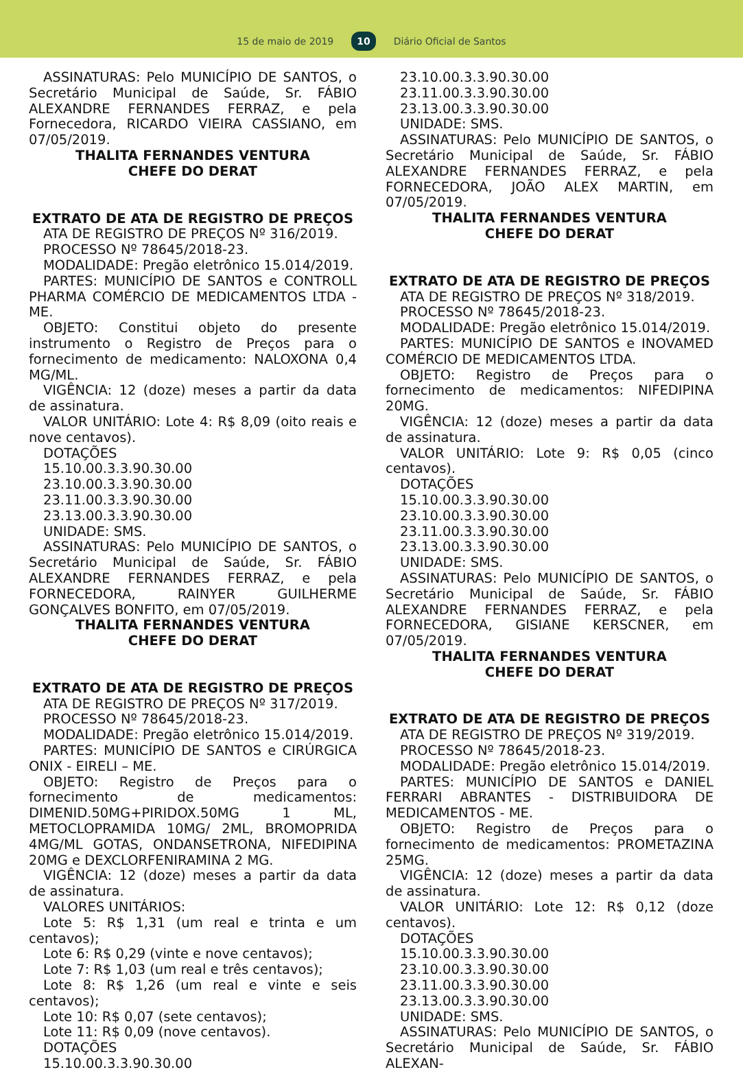15 de maio de 2019 10 Diário Oficial de Santos
ASSINATURAS: Pelo MUNICÍPIO DE SANTOS, o Secretário Municipal de Saúde, Sr. FÁBIO ALEXANDRE FERNANDES FERRAZ, e pela Fornecedora, RICARDO VIEIRA CASSIANO, em 07/05/2019.
THALITA FERNANDES VENTURA
CHEFE DO DERAT
EXTRATO DE ATA DE REGISTRO DE PREÇOS
ATA DE REGISTRO DE PREÇOS Nº 316/2019.
PROCESSO Nº 78645/2018-23.
MODALIDADE: Pregão eletrônico 15.014/2019.
PARTES: MUNICÍPIO DE SANTOS e CONTROLL PHARMA COMÉRCIO DE MEDICAMENTOS LTDA - ME.
OBJETO: Constitui objeto do presente instrumento o Registro de Preços para o fornecimento de medicamento: NALOXONA 0,4 MG/ML.
VIGÊNCIA: 12 (doze) meses a partir da data de assinatura.
VALOR UNITÁRIO: Lote 4: R$ 8,09 (oito reais e nove centavos).
DOTAÇÕES
15.10.00.3.3.90.30.00
23.10.00.3.3.90.30.00
23.11.00.3.3.90.30.00
23.13.00.3.3.90.30.00
UNIDADE: SMS.
ASSINATURAS: Pelo MUNICÍPIO DE SANTOS, o Secretário Municipal de Saúde, Sr. FÁBIO ALEXANDRE FERNANDES FERRAZ, e pela FORNECEDORA, RAINYER GUILHERME GONÇALVES BONFITO, em 07/05/2019.
THALITA FERNANDES VENTURA
CHEFE DO DERAT
EXTRATO DE ATA DE REGISTRO DE PREÇOS
ATA DE REGISTRO DE PREÇOS Nº 317/2019.
PROCESSO Nº 78645/2018-23.
MODALIDADE: Pregão eletrônico 15.014/2019.
PARTES: MUNICÍPIO DE SANTOS e CIRÚRGICA ONIX - EIRELI – ME.
OBJETO: Registro de Preços para o fornecimento de medicamentos: DIMENID.50MG+PIRIDOX.50MG 1 ML, METOCLOPRAMIDA 10MG/ 2ML, BROMOPRIDA 4MG/ML GOTAS, ONDANSETRONA, NIFEDIPINA 20MG e DEXCLORFENIRAMINA 2 MG.
VIGÊNCIA: 12 (doze) meses a partir da data de assinatura.
VALORES UNITÁRIOS:
Lote 5: R$ 1,31 (um real e trinta e um centavos);
Lote 6: R$ 0,29 (vinte e nove centavos);
Lote 7: R$ 1,03 (um real e três centavos);
Lote 8: R$ 1,26 (um real e vinte e seis centavos);
Lote 10: R$ 0,07 (sete centavos);
Lote 11: R$ 0,09 (nove centavos).
DOTAÇÕES
15.10.00.3.3.90.30.00
23.10.00.3.3.90.30.00
23.11.00.3.3.90.30.00
23.13.00.3.3.90.30.00
UNIDADE: SMS.
ASSINATURAS: Pelo MUNICÍPIO DE SANTOS, o Secretário Municipal de Saúde, Sr. FÁBIO ALEXANDRE FERNANDES FERRAZ, e pela FORNECEDORA, JOÃO ALEX MARTIN, em 07/05/2019.
THALITA FERNANDES VENTURA
CHEFE DO DERAT
EXTRATO DE ATA DE REGISTRO DE PREÇOS
ATA DE REGISTRO DE PREÇOS Nº 318/2019.
PROCESSO Nº 78645/2018-23.
MODALIDADE: Pregão eletrônico 15.014/2019.
PARTES: MUNICÍPIO DE SANTOS e INOVAMED COMÉRCIO DE MEDICAMENTOS LTDA.
OBJETO: Registro de Preços para o fornecimento de medicamentos: NIFEDIPINA 20MG.
VIGÊNCIA: 12 (doze) meses a partir da data de assinatura.
VALOR UNITÁRIO: Lote 9: R$ 0,05 (cinco centavos).
DOTAÇÕES
15.10.00.3.3.90.30.00
23.10.00.3.3.90.30.00
23.11.00.3.3.90.30.00
23.13.00.3.3.90.30.00
UNIDADE: SMS.
ASSINATURAS: Pelo MUNICÍPIO DE SANTOS, o Secretário Municipal de Saúde, Sr. FÁBIO ALEXANDRE FERNANDES FERRAZ, e pela FORNECEDORA, GISIANE KERSCNER, em 07/05/2019.
THALITA FERNANDES VENTURA
CHEFE DO DERAT
EXTRATO DE ATA DE REGISTRO DE PREÇOS
ATA DE REGISTRO DE PREÇOS Nº 319/2019.
PROCESSO Nº 78645/2018-23.
MODALIDADE: Pregão eletrônico 15.014/2019.
PARTES: MUNICÍPIO DE SANTOS e DANIEL FERRARI ABRANTES - DISTRIBUIDORA DE MEDICAMENTOS - ME.
OBJETO: Registro de Preços para o fornecimento de medicamentos: PROMETAZINA 25MG.
VIGÊNCIA: 12 (doze) meses a partir da data de assinatura.
VALOR UNITÁRIO: Lote 12: R$ 0,12 (doze centavos).
DOTAÇÕES
15.10.00.3.3.90.30.00
23.10.00.3.3.90.30.00
23.11.00.3.3.90.30.00
23.13.00.3.3.90.30.00
UNIDADE: SMS.
ASSINATURAS: Pelo MUNICÍPIO DE SANTOS, o Secretário Municipal de Saúde, Sr. FÁBIO ALEXAN-